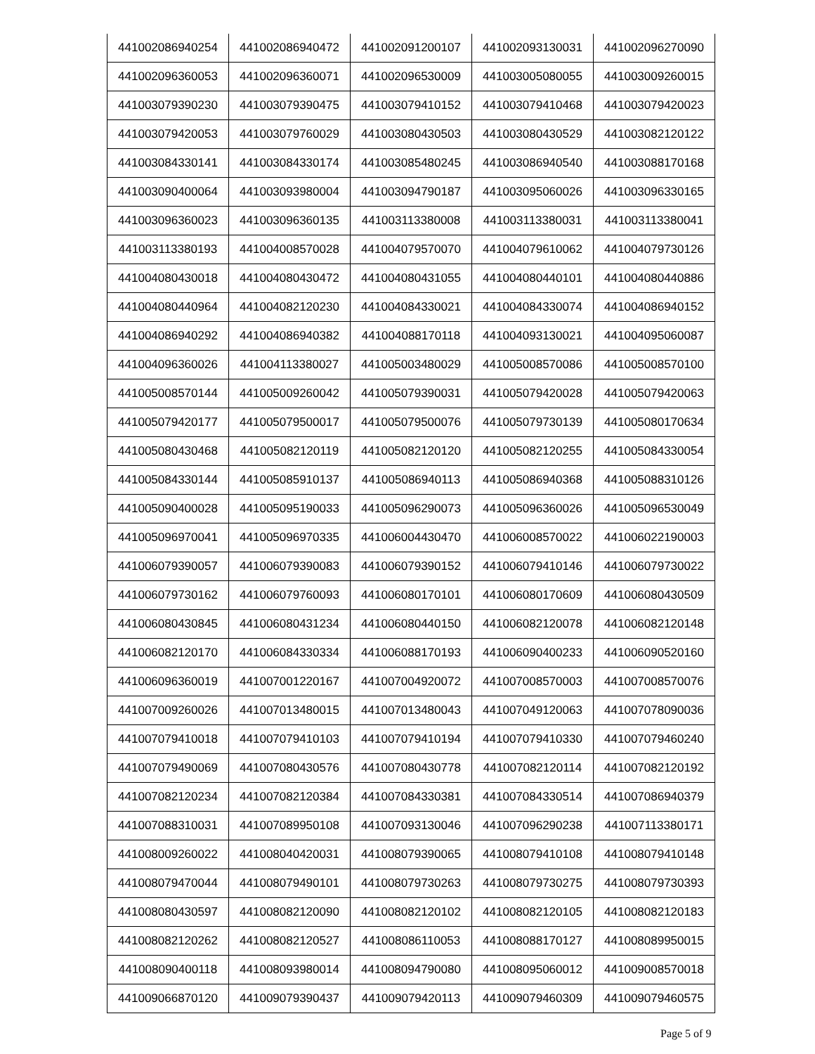| 441002086940254 | 441002086940472 | 441002091200107 | 441002093130031 | 441002096270090 |
| 441002096360053 | 441002096360071 | 441002096530009 | 441003005080055 | 441003009260015 |
| 441003079390230 | 441003079390475 | 441003079410152 | 441003079410468 | 441003079420023 |
| 441003079420053 | 441003079760029 | 441003080430503 | 441003080430529 | 441003082120122 |
| 441003084330141 | 441003084330174 | 441003085480245 | 441003086940540 | 441003088170168 |
| 441003090400064 | 441003093980004 | 441003094790187 | 441003095060026 | 441003096330165 |
| 441003096360023 | 441003096360135 | 441003113380008 | 441003113380031 | 441003113380041 |
| 441003113380193 | 441004008570028 | 441004079570070 | 441004079610062 | 441004079730126 |
| 441004080430018 | 441004080430472 | 441004080431055 | 441004080440101 | 441004080440886 |
| 441004080440964 | 441004082120230 | 441004084330021 | 441004084330074 | 441004086940152 |
| 441004086940292 | 441004086940382 | 441004088170118 | 441004093130021 | 441004095060087 |
| 441004096360026 | 441004113380027 | 441005003480029 | 441005008570086 | 441005008570100 |
| 441005008570144 | 441005009260042 | 441005079390031 | 441005079420028 | 441005079420063 |
| 441005079420177 | 441005079500017 | 441005079500076 | 441005079730139 | 441005080170634 |
| 441005080430468 | 441005082120119 | 441005082120120 | 441005082120255 | 441005084330054 |
| 441005084330144 | 441005085910137 | 441005086940113 | 441005086940368 | 441005088310126 |
| 441005090400028 | 441005095190033 | 441005096290073 | 441005096360026 | 441005096530049 |
| 441005096970041 | 441005096970335 | 441006004430470 | 441006008570022 | 441006022190003 |
| 441006079390057 | 441006079390083 | 441006079390152 | 441006079410146 | 441006079730022 |
| 441006079730162 | 441006079760093 | 441006080170101 | 441006080170609 | 441006080430509 |
| 441006080430845 | 441006080431234 | 441006080440150 | 441006082120078 | 441006082120148 |
| 441006082120170 | 441006084330334 | 441006088170193 | 441006090400233 | 441006090520160 |
| 441006096360019 | 441007001220167 | 441007004920072 | 441007008570003 | 441007008570076 |
| 441007009260026 | 441007013480015 | 441007013480043 | 441007049120063 | 441007078090036 |
| 441007079410018 | 441007079410103 | 441007079410194 | 441007079410330 | 441007079460240 |
| 441007079490069 | 441007080430576 | 441007080430778 | 441007082120114 | 441007082120192 |
| 441007082120234 | 441007082120384 | 441007084330381 | 441007084330514 | 441007086940379 |
| 441007088310031 | 441007089950108 | 441007093130046 | 441007096290238 | 441007113380171 |
| 441008009260022 | 441008040420031 | 441008079390065 | 441008079410108 | 441008079410148 |
| 441008079470044 | 441008079490101 | 441008079730263 | 441008079730275 | 441008079730393 |
| 441008080430597 | 441008082120090 | 441008082120102 | 441008082120105 | 441008082120183 |
| 441008082120262 | 441008082120527 | 441008086110053 | 441008088170127 | 441008089950015 |
| 441008090400118 | 441008093980014 | 441008094790080 | 441008095060012 | 441009008570018 |
| 441009066870120 | 441009079390437 | 441009079420113 | 441009079460309 | 441009079460575 |
Page 5 of 9